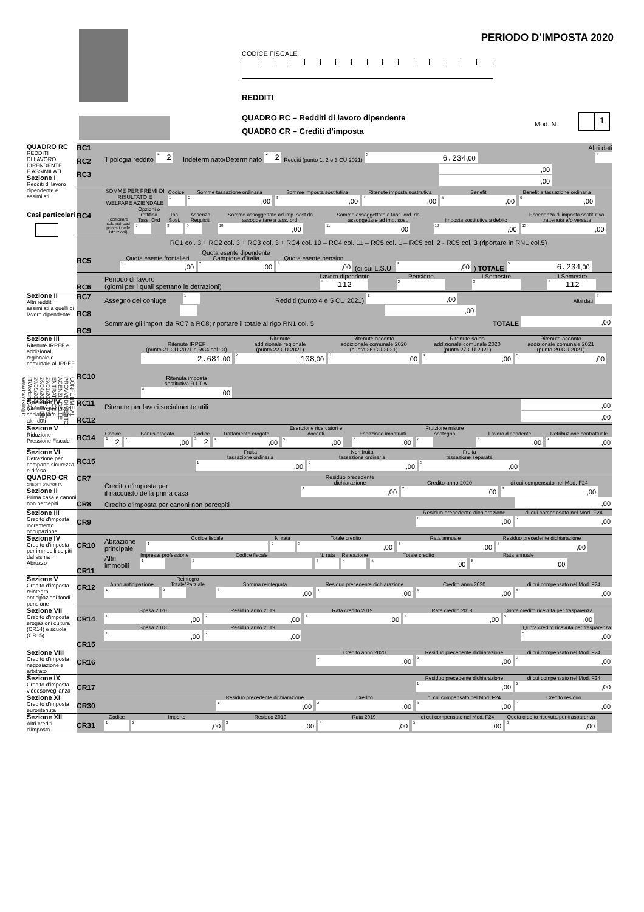PERIODO D’IMPOSTA 2020
CODICE FISCALE
REDDITI
QUADRO RC – Redditi di lavoro dipendente
QUADRO CR – Crediti d’imposta
Mod. N.
1
CONFORME AL PROVVEDIMENTO AGENZIA DELLE ENTRATE DEL 29/01/2021, DEL 26/04/2021 E DEL 28/05/2021 - ITWorking S.r.l. www.itworking.it
| QUADRO RC REDDITI DI LAVORO DIPENDENTE E ASSIMILATI Sezione I Redditi di lavoro dipendente e assimilati Casi particolari | RC1 RC2 RC3 | Altri dati Tipologia reddito 1 2 Indeterminato/Determinato 2 2 Redditi (punto 1, 2 e 3 CU 2021) 3 6.234 ,00 4 ,00 ,00 |
| | RC4 | SOMME PER PREMI DI RISULTATO E WELFARE AZIENDALE Codice 1 Somme tassazione ordinaria 2 ,00 Somme imposta sostitutiva 3 ,00 Ritenute imposta sostitutiva 4 ,00 Benefit 5 ,00 Benefit a tassazione ordinaria 6 ,00 (compilare solo nei casi previsti nelle istruzioni) Opzioni o rettifica Tass. Ord 7 Tas. Sost. 8 Assenza Requisiti 9 Somme assoggettate ad imp. sost da assoggettare a tass. ord. 10 ,00 Somme assoggettate a tass. ord. da assoggettare ad imp. sost. 11 ,00 Imposta sostitutiva a debito 12 ,00 Eccedenza di imposta sostitutiva trattenuta e/o versata 13 ,00 |
| | RC5 | RC1 col. 3 + RC2 col. 3 + RC3 col. 3 + RC4 col. 10 – RC4 col. 11 – RC5 col. 1 – RC5 col. 2 - RC5 col. 3 (riportare in RN1 col.5) Quota esente frontalieri 1 ,00 Quota esente dipendente Campione d'Italia 2 ,00 Quota esente pensioni 3 ,00 (di cui L.S.U. 4 ,00 ) TOTALE 5 6.234 ,00 |
| | RC6 | Periodo di lavoro (giorni per i quali spettano le detrazioni) Lavoro dipendente 1 112 Pensione 2 I Semestre 3 II Semestre 4 112 |
| Sezione II Altri redditi assimilati a quelli di lavoro dipendente | RC7 RC8 RC9 | Assegno del coniuge 1 Redditi (punto 4 e 5 CU 2021) 2 ,00 Altri dati 3 ,00 Sommare gli importi da RC7 a RC8; riportare il totale al rigo RN1 col. 5 TOTALE ,00 |
| Sezione III Ritenute IRPEF e addizionali regionale e comunale all'IRPEF | RC10 | Ritenute IRPEF (punto 21 CU 2021 e RC4 col.13) 1 2.681 ,00 Ritenute addizionale regionale (punto 22 CU 2021) 2 108 ,00 Ritenute acconto addizionale comunale 2020 (punto 26 CU 2021) 3 ,00 Ritenute saldo addizionale comunale 2020 (punto 27 CU 2021) 4 ,00 Ritenute acconto addizionale comunale 2021 (punto 29 CU 2021) 5 ,00 Ritenuta imposta sostitutiva R.I.T.A. 6 ,00 |
| Sezione IV Ritenute per lavori socialmente utili e altri dati | RC11 RC12 | Ritenute per lavori socialmente utili ,00 ,00 |
| Sezione V Riduzione Pressione Fiscale | RC14 | Codice 1 2 Bonus erogato 2 ,00 Codice 3 2 Trattamento erogato 4 ,00 Esenzione ricercatori e docenti 5 ,00 Esenzione impatriati 6 ,00 Fruizione misure sostegno 7 Lavoro dipendente 8 ,00 Retribuzione contrattuale 9 ,00 |
| Sezione VI Detrazione per comparto sicurezza e difesa | RC15 | Fruita tassazione ordinaria 1 ,00 Non fruita tassazione ordinaria 2 ,00 Fruita tassazione separata 3 ,00 |
| QUADRO CR CREDITI D'IMPOSTA Sezione II Prima casa e canoni non percepiti | CR7 CR8 | Credito d’imposta per il riacquisto della prima casa Residuo precedente dichiarazione 1 ,00 Credito anno 2020 2 ,00 di cui compensato nel Mod. F24 3 ,00 Credito d’imposta per canoni non percepiti ,00 |
| Sezione III Credito d'imposta incremento occupazione | CR9 | Residuo precedente dichiarazione 1 ,00 di cui compensato nel Mod. F24 2 ,00 |
| Sezione IV Credito d'imposta per immobili colpiti dal sisma in Abruzzo | CR10 CR11 | Abitazione principale Codice fiscale 1 N. rata 2 Totale credito 3 ,00 Rata annuale 4 ,00 Residuo precedente dichiarazione 5 ,00 Altri immobili Impresa/ professione 1 Codice fiscale 2 N. rata 3 Rateazione 4 Totale credito 5 ,00 Rata annuale 6 ,00 |
| Sezione V Credito d'imposta reintegro anticipazioni fondi pensione | CR12 | Anno anticipazione 1 Reintegro Totale/Parziale 2 Somma reintegrata 3 ,00 Residuo precedente dichiarazione 4 ,00 Credito anno 2020 5 ,00 di cui compensato nel Mod. F24 6 ,00 |
| Sezione VII Credito d'imposta erogazioni cultura (CR14) e scuola (CR15) | CR14 CR15 | Spesa 2020 1 ,00 Residuo anno 2019 2 ,00 Rata credito 2019 3 ,00 Rata credito 2018 4 ,00 Quota credito ricevuta per trasparenza 5 ,00 Spesa 2018 1 ,00 Residuo anno 2019 2 ,00 Quota credito ricevuta per trasparenza 5 ,00 |
| Sezione VIII Credito d'imposta negoziazione e arbitrato | CR16 | Credito anno 2020 1 ,00 Residuo precedente dichiarazione 2 ,00 di cui compensato nel Mod. F24 3 ,00 |
| Sezione IX Credito d'imposta videosorveglianza | CR17 | Residuo precedente dichiarazione 1 ,00 di cui compensato nel Mod. F24 2 ,00 |
| Sezione XI Credito d'imposta euroritenuta | CR30 | Residuo precedente dichiarazione 1 ,00 Credito 2 ,00 di cui compensato nel Mod. F24 3 ,00 Credito residuo 4 ,00 |
| Sezione XII Altri crediti d'imposta | CR31 | Codice 1 Importo 2 ,00 Residuo 2019 3 ,00 Rata 2019 4 ,00 di cui compensato nel Mod. F24 5 ,00 Quota credito ricevuta per trasparenza 6 ,00 |